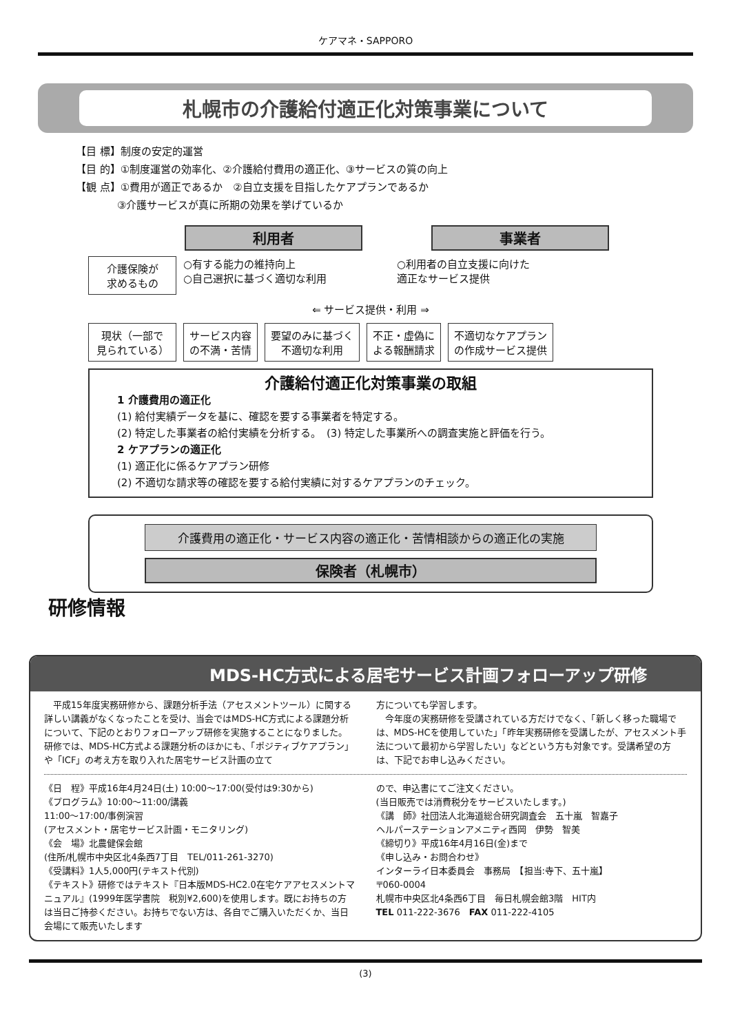ケアマネ・SAPPORO
札幌市の介護給付適正化対策事業について
【目 標】制度の安定的運営
【目 的】①制度運営の効率化、②介護給付費用の適正化、③サービスの質の向上
【観 点】①費用が適正であるか　②自立支援を目指したケアプランであるか
　　　　③介護サービスが真に所期の効果を挙げているか
利用者 事業者
介護保険が
求めるもの
○有する能力の維持向上
○自己選択に基づく適切な利用
○利用者の自立支援に向けた
適正なサービス提供
⇐ サービス提供・利用 ⇒
現状（一部で
見られている）
サービス内容
の不満・苦情
要望のみに基づく
不適切な利用
不正・虚偽に
よる報酬請求
不適切なケアプラン
の作成サービス提供
介護給付適正化対策事業の取組
1 介護費用の適正化
(1) 給付実績データを基に、確認を要する事業者を特定する。
(2) 特定した事業者の給付実績を分析する。　(3) 特定した事業所への調査実施と評価を行う。
2 ケアプランの適正化
(1) 適正化に係るケアプラン研修
(2) 不適切な請求等の確認を要する給付実績に対するケアプランのチェック。
介護費用の適正化・サービス内容の適正化・苦情相談からの適正化の実施
保険者（札幌市）
研修情報
MDS-HC方式による居宅サービス計画フォローアップ研修
　平成15年度実務研修から、課題分析手法（アセスメントツール）に関する詳しい講義がなくなったことを受け、当会ではMDS-HC方式による課題分析について、下記のとおりフォローアップ研修を実施することになりました。研修では、MDS-HC方式よる課題分析のほかにも、「ポジティブケアプラン」や「ICF」の考え方を取り入れた居宅サービス計画の立て
方についても学習します。
　今年度の実務研修を受講されている方だけでなく、「新しく移った職場では、MDS-HCを使用していた」「昨年実務研修を受講したが、アセスメント手法について最初から学習したい」などという方も対象です。受講希望の方は、下記でお申し込みください。
《日　程》平成16年4月24日(土) 10:00～17:00(受付は9:30から)
《プログラム》10:00～11:00/講義
11:00～17:00/事例演習
(アセスメント・居宅サービス計画・モニタリング)
《会　場》北農健保会館
(住所/札幌市中央区北4条西7丁目　TEL/011-261-3270)
《受講料》1人5,000円(テキスト代別)
《テキスト》研修ではテキスト『日本版MDS-HC2.0在宅ケアアセスメントマニュアル』(1999年医学書院　税別¥2,600)を使用します。既にお持ちの方は当日ご持参ください。お持ちでない方は、各自でご購入いただくか、当日会場にて販売いたします
ので、申込書にてご注文ください。
(当日販売では消費税分をサービスいたします。)
《講　師》社団法人北海道総合研究調査会　五十嵐　智嘉子
ヘルパーステーションアメニティ西岡　伊勢　智美
《締切り》平成16年4月16日(金)まで
《申し込み・お問合わせ》
インターライ日本委員会　事務局　【担当:寺下、五十嵐】
〒060-0004
札幌市中央区北4条西6丁目　毎日札幌会館3階　HIT内
TEL 011-222-3676　FAX 011-222-4105
(3)